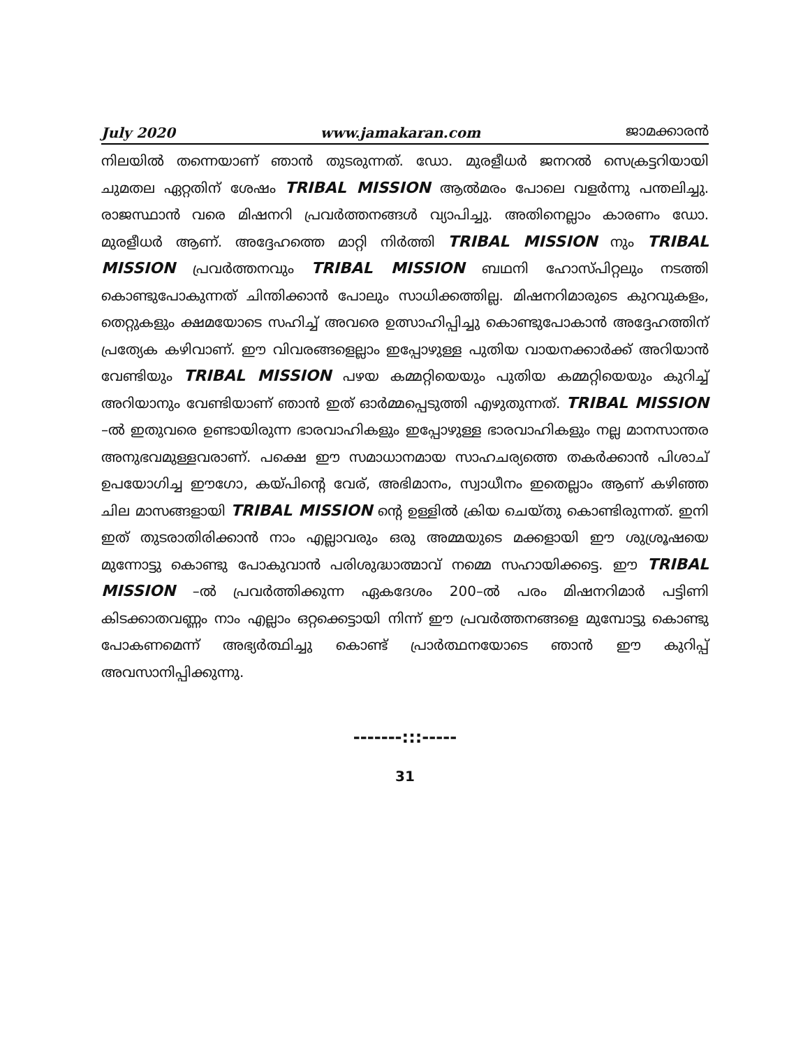July 2020 www.jamakaran.com ജാമക്കാരൻ
നിലയിൽ തന്നെയാണ് ഞാൻ തുടരുന്നത്. ഡോ. മുരളീധർ ജനറൽ സെക്രട്ടറിയായി ചുമതല ഏറ്റതിന് ശേഷം TRIBAL MISSION ആൽമരം പോലെ വളർന്നു പന്തലിച്ചു. രാജസ്ഥാൻ വരെ മിഷനറി പ്രവർത്തനങ്ങൾ വ്യാപിച്ചു. അതിനെല്ലാം കാരണം ഡോ. മുരളീധർ ആണ്. അദ്ദേഹത്തെ മാറ്റി നിർത്തി TRIBAL MISSION നും TRIBAL MISSION പ്രവർത്തനവും TRIBAL MISSION ബഥനി ഹോസ്പിറ്റലും നടത്തി കൊണ്ടുപോകുന്നത് ചിന്തിക്കാൻ പോലും സാധിക്കത്തില്ല. മിഷനറിമാരുടെ കുറവുകളം, തെറ്റുകളും ക്ഷമയോടെ സഹിച്ച് അവരെ ഉത്സാഹിപ്പിച്ചു കൊണ്ടുപോകാൻ അദ്ദേഹത്തിന് പ്രത്യേക കഴിവാണ്. ഈ വിവരങ്ങളെല്ലാം ഇപ്പോഴുള്ള പുതിയ വായനക്കാർക്ക് അറിയാൻ വേണ്ടിയും TRIBAL MISSION പഴയ കമ്മറ്റിയെയും പുതിയ കമ്മറ്റിയെയും കുറിച്ച് അറിയാനും വേണ്ടിയാണ് ഞാൻ ഇത് ഓർമ്മപ്പെടുത്തി എഴുതുന്നത്. TRIBAL MISSION –ൽ ഇതുവരെ ഉണ്ടായിരുന്ന ഭാരവാഹികളും ഇപ്പോഴുള്ള ഭാരവാഹികളും നല്ല മാനസാന്തര അനുഭവമുള്ളവരാണ്. പക്ഷെ ഈ സമാധാനമായ സാഹചര്യത്തെ തകർക്കാൻ പിശാച് ഉപയോഗിച്ച ഈഗോ, കയ്പിന്റെ വേര്, അഭിമാനം, സ്വാധീനം ഇതെല്ലാം ആണ് കഴിഞ്ഞ ചില മാസങ്ങളായി TRIBAL MISSION ന്റെ ഉള്ളിൽ ക്രിയ ചെയ്തു കൊണ്ടിരുന്നത്. ഇനി ഇത് തുടരാതിരിക്കാൻ നാം എല്ലാവരും ഒരു അമ്മയുടെ മക്കളായി ഈ ശുശ്രൂഷയെ മുന്നോട്ടു കൊണ്ടു പോകുവാൻ പരിശുദ്ധാത്മാവ് നമ്മെ സഹായിക്കട്ടെ. ഈ TRIBAL MISSION –ൽ പ്രവർത്തിക്കുന്ന ഏകദേശം 200–ൽ പരം മിഷനറിമാർ പട്ടിണി കിടക്കാതവണ്ണം നാം എല്ലാം ഒറ്റക്കെട്ടായി നിന്ന് ഈ പ്രവർത്തനങ്ങളെ മുമ്പോട്ടു കൊണ്ടു പോകണമെന്ന് അഭ്യർത്ഥിച്ചു കൊണ്ട് പ്രാർത്ഥനയോടെ ഞാൻ ഈ കുറിപ്പ് അവസാനിപ്പിക്കുന്നു.
-------:::-----
31